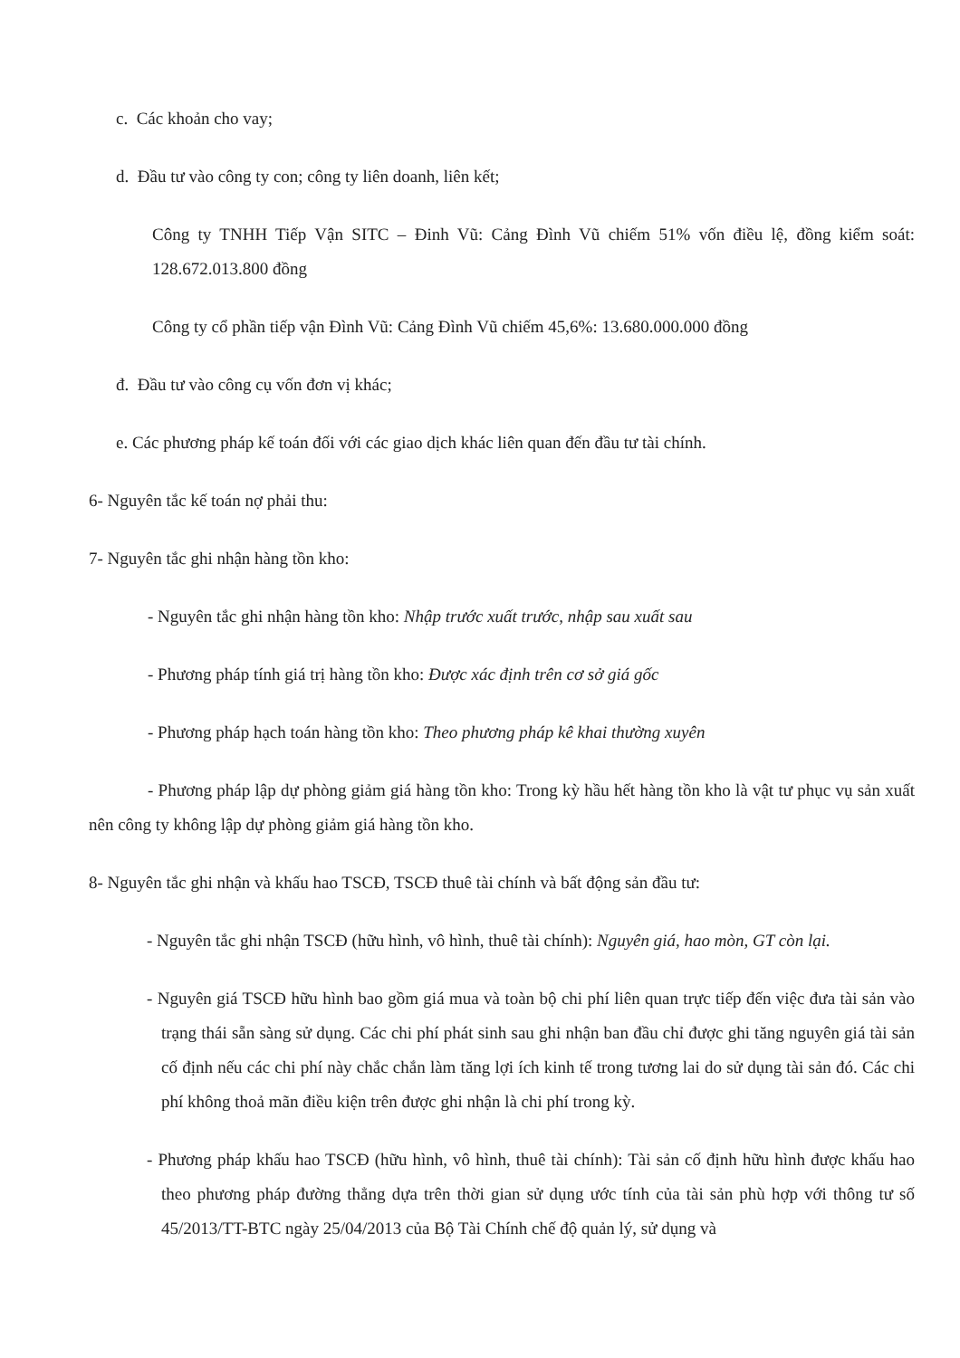c. Các khoản cho vay;
d. Đầu tư vào công ty con; công ty liên doanh, liên kết;
Công ty TNHH Tiếp Vận SITC – Đinh Vũ: Cảng Đình Vũ chiếm 51% vốn điều lệ, đồng kiểm soát: 128.672.013.800 đồng
Công ty cổ phần tiếp vận Đình Vũ: Cảng Đình Vũ chiếm 45,6%: 13.680.000.000 đồng
đ. Đầu tư vào công cụ vốn đơn vị khác;
e. Các phương pháp kế toán đối với các giao dịch khác liên quan đến đầu tư tài chính.
6- Nguyên tắc kế toán nợ phải thu:
7- Nguyên tắc ghi nhận hàng tồn kho:
- Nguyên tắc ghi nhận hàng tồn kho: Nhập trước xuất trước, nhập sau xuất sau
- Phương pháp tính giá trị hàng tồn kho: Được xác định trên cơ sở giá gốc
- Phương pháp hạch toán hàng tồn kho: Theo phương pháp kê khai thường xuyên
- Phương pháp lập dự phòng giảm giá hàng tồn kho: Trong kỳ hầu hết hàng tồn kho là vật tư phục vụ sản xuất nên công ty không lập dự phòng giảm giá hàng tồn kho.
8- Nguyên tắc ghi nhận và khấu hao TSCĐ, TSCĐ thuê tài chính và bất động sản đầu tư:
- Nguyên tắc ghi nhận TSCĐ (hữu hình, vô hình, thuê tài chính): Nguyên giá, hao mòn, GT còn lại.
- Nguyên giá TSCĐ hữu hình bao gồm giá mua và toàn bộ chi phí liên quan trực tiếp đến việc đưa tài sản vào trạng thái sẵn sàng sử dụng. Các chi phí phát sinh sau ghi nhận ban đầu chỉ được ghi tăng nguyên giá tài sản cố định nếu các chi phí này chắc chắn làm tăng lợi ích kinh tế trong tương lai do sử dụng tài sản đó. Các chi phí không thoả mãn điều kiện trên được ghi nhận là chi phí trong kỳ.
- Phương pháp khấu hao TSCĐ (hữu hình, vô hình, thuê tài chính): Tài sản cố định hữu hình được khấu hao theo phương pháp đường thẳng dựa trên thời gian sử dụng ước tính của tài sản phù hợp với thông tư số 45/2013/TT-BTC ngày 25/04/2013 của Bộ Tài Chính chế độ quản lý, sử dụng và